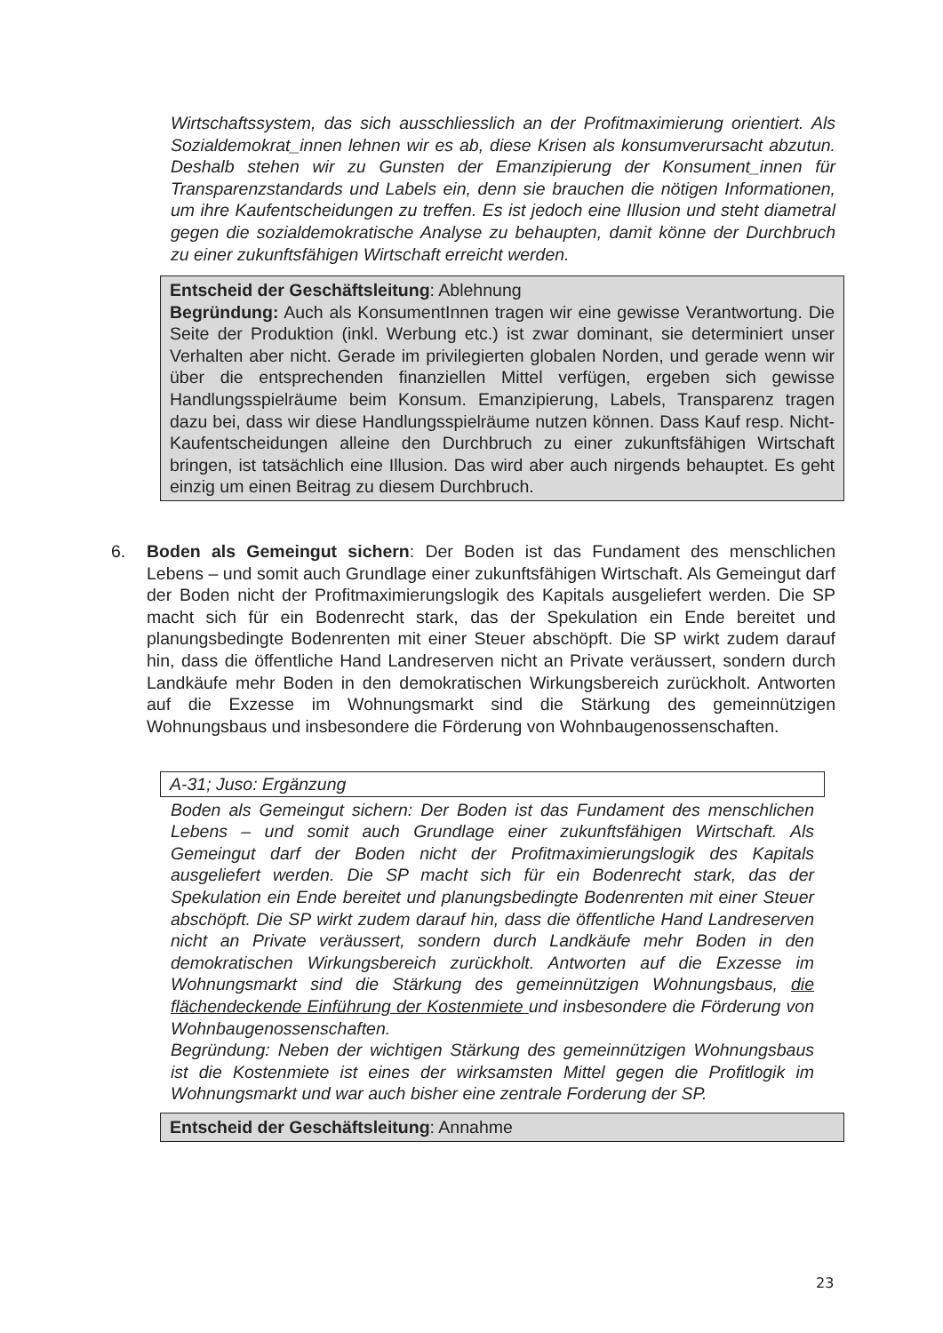Wirtschaftssystem, das sich ausschliesslich an der Profitmaximierung orientiert. Als Sozialdemokrat_innen lehnen wir es ab, diese Krisen als konsumverursacht abzutun. Deshalb stehen wir zu Gunsten der Emanzipierung der Konsument_innen für Transparenzstandards und Labels ein, denn sie brauchen die nötigen Informationen, um ihre Kaufentscheidungen zu treffen. Es ist jedoch eine Illusion und steht diametral gegen die sozialdemokratische Analyse zu behaupten, damit könne der Durchbruch zu einer zukunftsfähigen Wirtschaft erreicht werden.
Entscheid der Geschäftsleitung: Ablehnung
Begründung: Auch als KonsumentInnen tragen wir eine gewisse Verantwortung. Die Seite der Produktion (inkl. Werbung etc.) ist zwar dominant, sie determiniert unser Verhalten aber nicht. Gerade im privilegierten globalen Norden, und gerade wenn wir über die entsprechenden finanziellen Mittel verfügen, ergeben sich gewisse Handlungsspielräume beim Konsum. Emanzipierung, Labels, Transparenz tragen dazu bei, dass wir diese Handlungsspielräume nutzen können. Dass Kauf resp. Nicht-Kaufentscheidungen alleine den Durchbruch zu einer zukunftsfähigen Wirtschaft bringen, ist tatsächlich eine Illusion. Das wird aber auch nirgends behauptet. Es geht einzig um einen Beitrag zu diesem Durchbruch.
6. Boden als Gemeingut sichern: Der Boden ist das Fundament des menschlichen Lebens – und somit auch Grundlage einer zukunftsfähigen Wirtschaft. Als Gemeingut darf der Boden nicht der Profitmaximierungslogik des Kapitals ausgeliefert werden. Die SP macht sich für ein Bodenrecht stark, das der Spekulation ein Ende bereitet und planungsbedingte Bodenrenten mit einer Steuer abschöpft. Die SP wirkt zudem darauf hin, dass die öffentliche Hand Landreserven nicht an Private veräussert, sondern durch Landkäufe mehr Boden in den demokratischen Wirkungsbereich zurückholt. Antworten auf die Exzesse im Wohnungsmarkt sind die Stärkung des gemeinnützigen Wohnungsbaus und insbesondere die Förderung von Wohnbaugenossenschaften.
A-31; Juso: Ergänzung
Boden als Gemeingut sichern: Der Boden ist das Fundament des menschlichen Lebens – und somit auch Grundlage einer zukunftsfähigen Wirtschaft. Als Gemeingut darf der Boden nicht der Profitmaximierungslogik des Kapitals ausgeliefert werden. Die SP macht sich für ein Bodenrecht stark, das der Spekulation ein Ende bereitet und planungsbedingte Bodenrenten mit einer Steuer abschöpft. Die SP wirkt zudem darauf hin, dass die öffentliche Hand Landreserven nicht an Private veräussert, sondern durch Landkäufe mehr Boden in den demokratischen Wirkungsbereich zurückholt. Antworten auf die Exzesse im Wohnungsmarkt sind die Stärkung des gemeinnützigen Wohnungsbaus, die flächendeckende Einführung der Kostenmiete und insbesondere die Förderung von Wohnbaugenossenschaften.
Begründung: Neben der wichtigen Stärkung des gemeinnützigen Wohnungsbaus ist die Kostenmiete ist eines der wirksamsten Mittel gegen die Profitlogik im Wohnungsmarkt und war auch bisher eine zentrale Forderung der SP.
Entscheid der Geschäftsleitung: Annahme
23